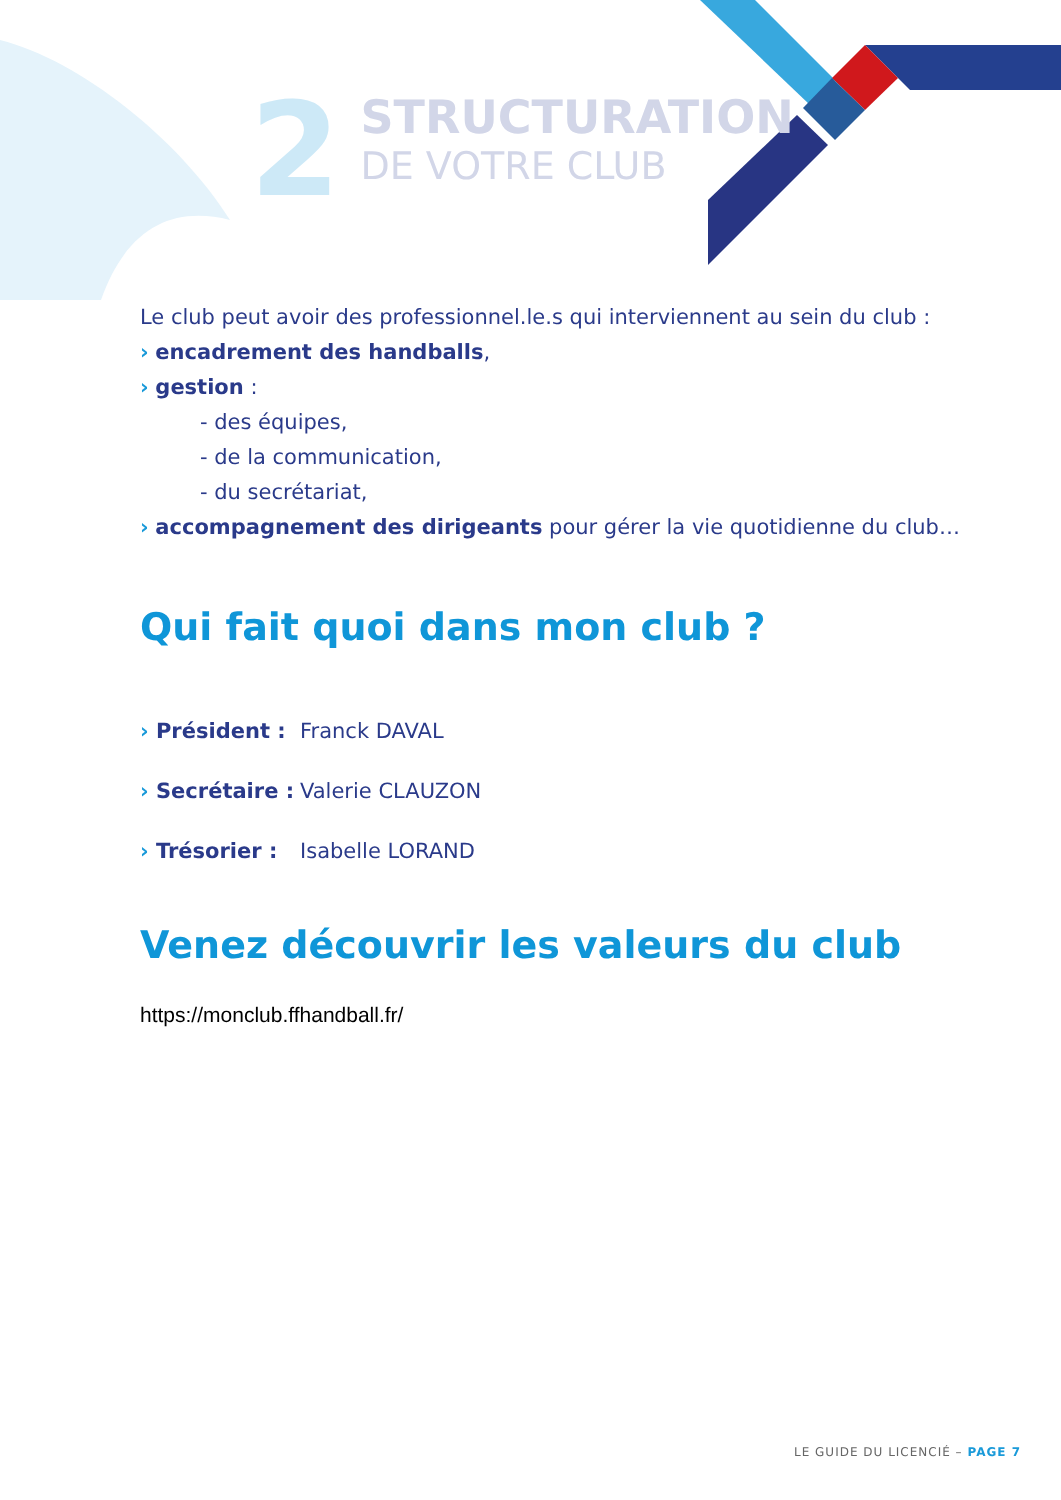2
STRUCTURATION
DE VOTRE CLUB
Le club peut avoir des professionnel.le.s qui interviennent au sein du club :
› encadrement des handballs,
› gestion :
- des équipes,
- de la communication,
- du secrétariat,
› accompagnement des dirigeants pour gérer la vie quotidienne du club…
Qui fait quoi dans mon club ?
› Président : Franck DAVAL
› Secrétaire : Valerie CLAUZON
› Trésorier : Isabelle LORAND
Venez découvrir les valeurs du club
https://monclub.ffhandball.fr/
LE GUIDE DU LICENCIÉ – PAGE 7